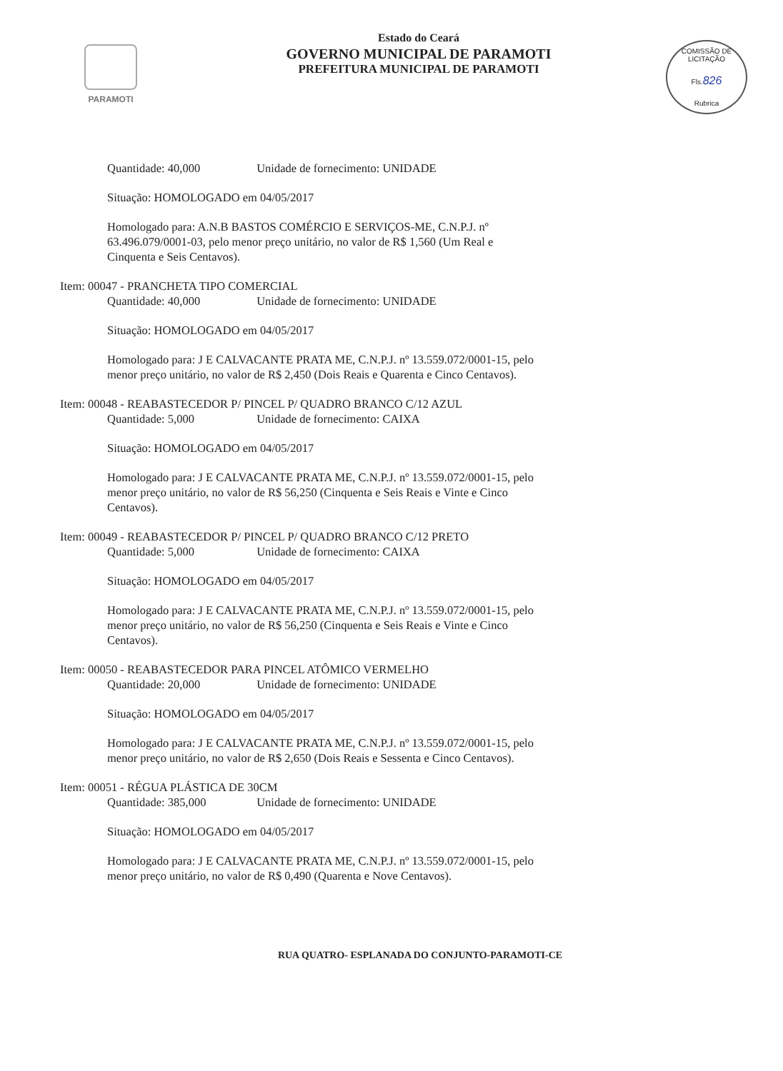PARAMOTI
Estado do Ceará
GOVERNO MUNICIPAL DE PARAMOTI
PREFEITURA MUNICIPAL DE PARAMOTI
COMISSÃO DE LICITAÇÃO
Fls.826
Rubrica
Quantidade: 40,000 Unidade de fornecimento: UNIDADE
Situação: HOMOLOGADO em 04/05/2017
Homologado para: A.N.B BASTOS COMÉRCIO E SERVIÇOS-ME, C.N.P.J. nº 63.496.079/0001-03, pelo menor preço unitário, no valor de R$ 1,560 (Um Real e Cinquenta e Seis Centavos).
Item: 00047 - PRANCHETA TIPO COMERCIAL
Quantidade: 40,000 Unidade de fornecimento: UNIDADE
Situação: HOMOLOGADO em 04/05/2017
Homologado para: J E CALVACANTE PRATA ME, C.N.P.J. nº 13.559.072/0001-15, pelo menor preço unitário, no valor de R$ 2,450 (Dois Reais e Quarenta e Cinco Centavos).
Item: 00048 - REABASTECEDOR P/ PINCEL P/ QUADRO BRANCO C/12 AZUL
Quantidade: 5,000 Unidade de fornecimento: CAIXA
Situação: HOMOLOGADO em 04/05/2017
Homologado para: J E CALVACANTE PRATA ME, C.N.P.J. nº 13.559.072/0001-15, pelo menor preço unitário, no valor de R$ 56,250 (Cinquenta e Seis Reais e Vinte e Cinco Centavos).
Item: 00049 - REABASTECEDOR P/ PINCEL P/ QUADRO BRANCO C/12 PRETO
Quantidade: 5,000 Unidade de fornecimento: CAIXA
Situação: HOMOLOGADO em 04/05/2017
Homologado para: J E CALVACANTE PRATA ME, C.N.P.J. nº 13.559.072/0001-15, pelo menor preço unitário, no valor de R$ 56,250 (Cinquenta e Seis Reais e Vinte e Cinco Centavos).
Item: 00050 - REABASTECEDOR PARA PINCEL ATÔMICO VERMELHO
Quantidade: 20,000 Unidade de fornecimento: UNIDADE
Situação: HOMOLOGADO em 04/05/2017
Homologado para: J E CALVACANTE PRATA ME, C.N.P.J. nº 13.559.072/0001-15, pelo menor preço unitário, no valor de R$ 2,650 (Dois Reais e Sessenta e Cinco Centavos).
Item: 00051 - RÉGUA PLÁSTICA DE 30CM
Quantidade: 385,000 Unidade de fornecimento: UNIDADE
Situação: HOMOLOGADO em 04/05/2017
Homologado para: J E CALVACANTE PRATA ME, C.N.P.J. nº 13.559.072/0001-15, pelo menor preço unitário, no valor de R$ 0,490 (Quarenta e Nove Centavos).
RUA QUATRO- ESPLANADA DO CONJUNTO-PARAMOTI-CE